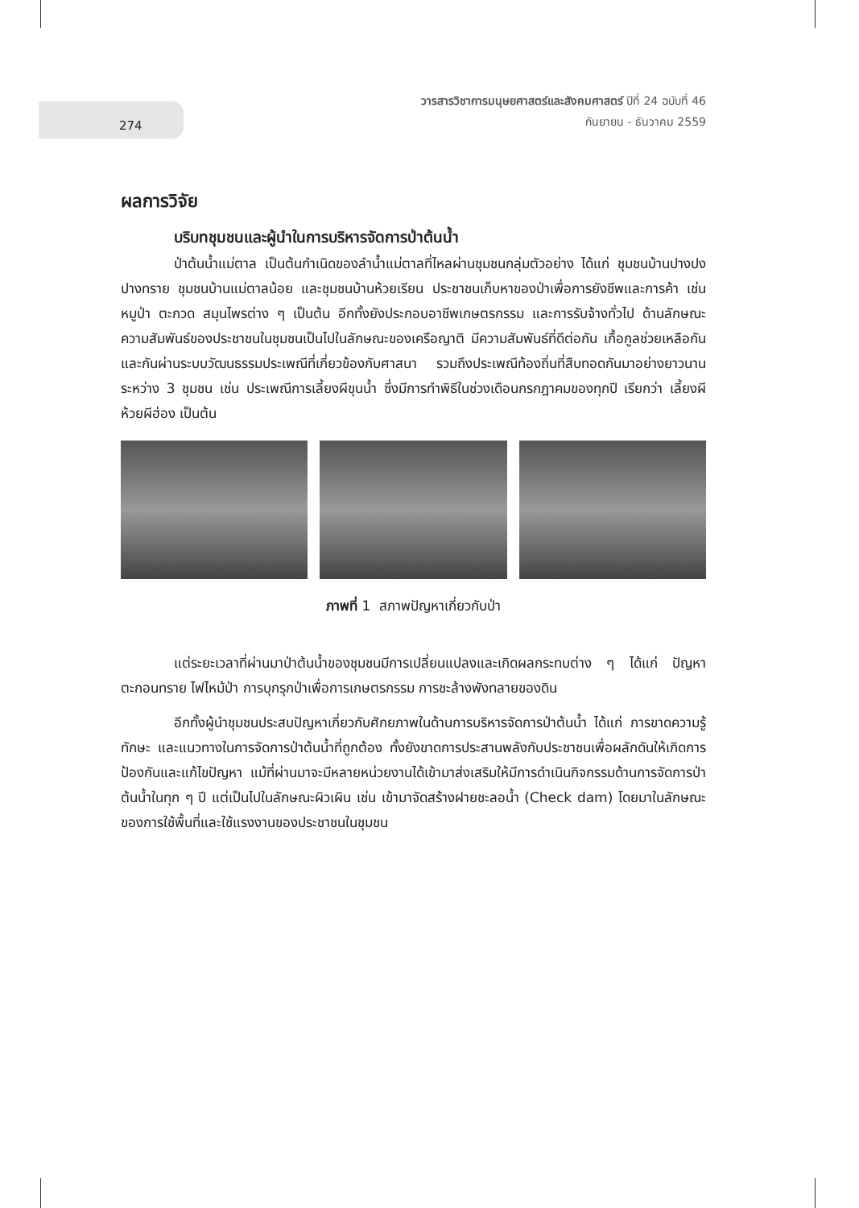274
วารสารวิชาการมนุษยศาสตร์และสังคมศาสตร์ ปีที่ 24 ฉบับที่ 46
กันยายน - ธันวาคม 2559
ผลการวิจัย
บริบทชุมชนและผู้นำในการบริหารจัดการป่าต้นน้ำ
ป่าต้นน้ำแม่ตาล เป็นต้นกำเนิดของลำน้ำแม่ตาลที่ไหลผ่านชุมชนกลุ่มตัวอย่าง ได้แก่ ชุมชนบ้านปางปงปางทราย ชุมชนบ้านแม่ตาลน้อย และชุมชนบ้านห้วยเรียน ประชาชนเก็บหาของป่าเพื่อการยังชีพและการค้า เช่น หมูป่า ตะกวด สมุนไพรต่าง ๆ เป็นต้น อีกทั้งยังประกอบอาชีพเกษตรกรรม และการรับจ้างทั่วไป ด้านลักษณะความสัมพันธ์ของประชาชนในชุมชนเป็นไปในลักษณะของเครือญาติ มีความสัมพันธ์ที่ดีต่อกัน เกื้อกูลช่วยเหลือกันและกันผ่านระบบวัฒนธรรมประเพณีที่เกี่ยวข้องกับศาสนา รวมถึงประเพณีท้องถิ่นที่สืบทอดกันมาอย่างยาวนานระหว่าง 3 ชุมชน เช่น ประเพณีการเลี้ยงผีขุนน้ำ ซึ่งมีการทำพิธีในช่วงเดือนกรกฎาคมของทุกปี เรียกว่า เลี้ยงผีห้วยผีฮ่อง เป็นต้น
ภาพที่ 1 สภาพปัญหาเกี่ยวกับป่า
แต่ระยะเวลาที่ผ่านมาป่าต้นน้ำของชุมชนมีการเปลี่ยนแปลงและเกิดผลกระทบต่าง ๆ ได้แก่ ปัญหาตะกอนทราย ไฟไหม้ป่า การบุกรุกป่าเพื่อการเกษตรกรรม การชะล้างพังทลายของดิน
อีกทั้งผู้นำชุมชนประสบปัญหาเกี่ยวกับศักยภาพในด้านการบริหารจัดการป่าต้นน้ำ ได้แก่ การขาดความรู้ ทักษะ และแนวทางในการจัดการป่าต้นน้ำที่ถูกต้อง ทั้งยังขาดการประสานพลังกับประชาชนเพื่อผลักดันให้เกิดการป้องกันและแก้ไขปัญหา แม้ที่ผ่านมาจะมีหลายหน่วยงานได้เข้ามาส่งเสริมให้มีการดำเนินกิจกรรมด้านการจัดการป่าต้นน้ำในทุก ๆ ปี แต่เป็นไปในลักษณะผิวเผิน เช่น เข้ามาจัดสร้างฝายชะลอน้ำ (Check dam) โดยมาในลักษณะของการใช้พื้นที่และใช้แรงงานของประชาชนในชุมชน